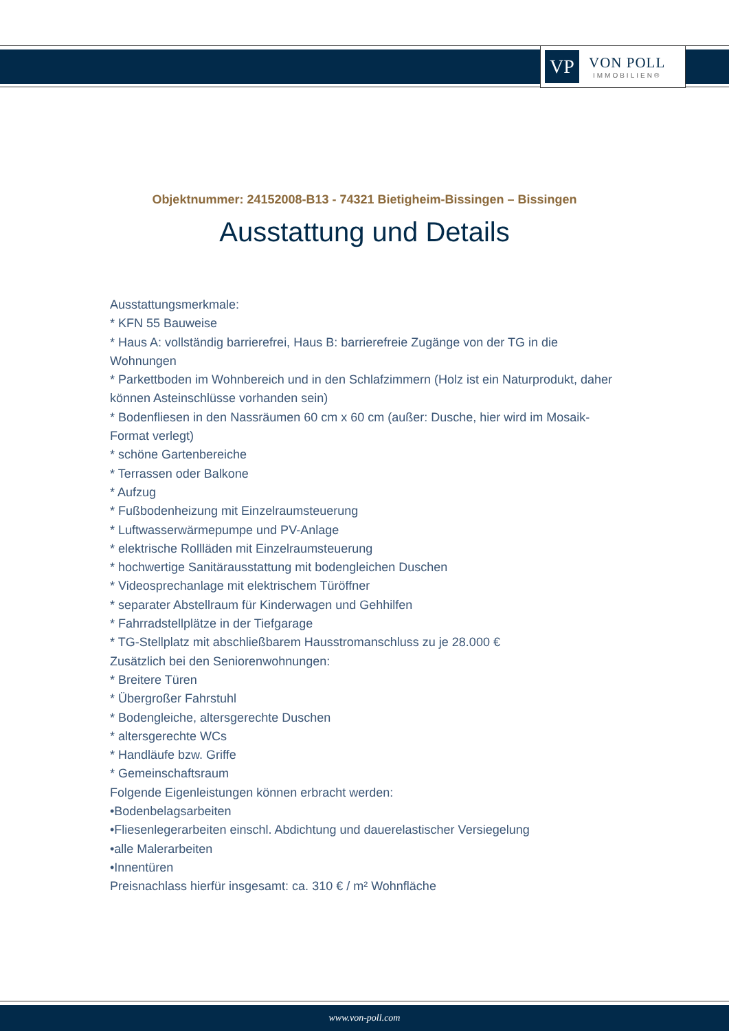VP
VON POLL
IMMOBILIEN®
Objektnummer: 24152008-B13 - 74321 Bietigheim-Bissingen – Bissingen
Ausstattung und Details
Ausstattungsmerkmale:
* KFN 55 Bauweise
* Haus A: vollständig barrierefrei, Haus B: barrierefreie Zugänge von der TG in die Wohnungen
* Parkettboden im Wohnbereich und in den Schlafzimmern (Holz ist ein Naturprodukt, daher können Asteinschlüsse vorhanden sein)
* Bodenfliesen in den Nassräumen 60 cm x 60 cm (außer: Dusche, hier wird im Mosaik-Format verlegt)
* schöne Gartenbereiche
* Terrassen oder Balkone
* Aufzug
* Fußbodenheizung mit Einzelraumsteuerung
* Luftwasserwärmepumpe und PV-Anlage
* elektrische Rollläden mit Einzelraumsteuerung
* hochwertige Sanitärausstattung mit bodengleichen Duschen
* Videosprechanlage mit elektrischem Türöffner
* separater Abstellraum für Kinderwagen und Gehhilfen
* Fahrradstellplätze in der Tiefgarage
* TG-Stellplatz mit abschließbarem Hausstromanschluss zu je 28.000 €
Zusätzlich bei den Seniorenwohnungen:
* Breitere Türen
* Übergroßer Fahrstuhl
* Bodengleiche, altersgerechte Duschen
* altersgerechte WCs
* Handläufe bzw. Griffe
* Gemeinschaftsraum
Folgende Eigenleistungen können erbracht werden:
•Bodenbelagsarbeiten
•Fliesenlegerarbeiten einschl. Abdichtung und dauerelastischer Versiegelung
•alle Malerarbeiten
•Innentüren
Preisnachlass hierfür insgesamt: ca. 310 € / m² Wohnfläche
www.von-poll.com